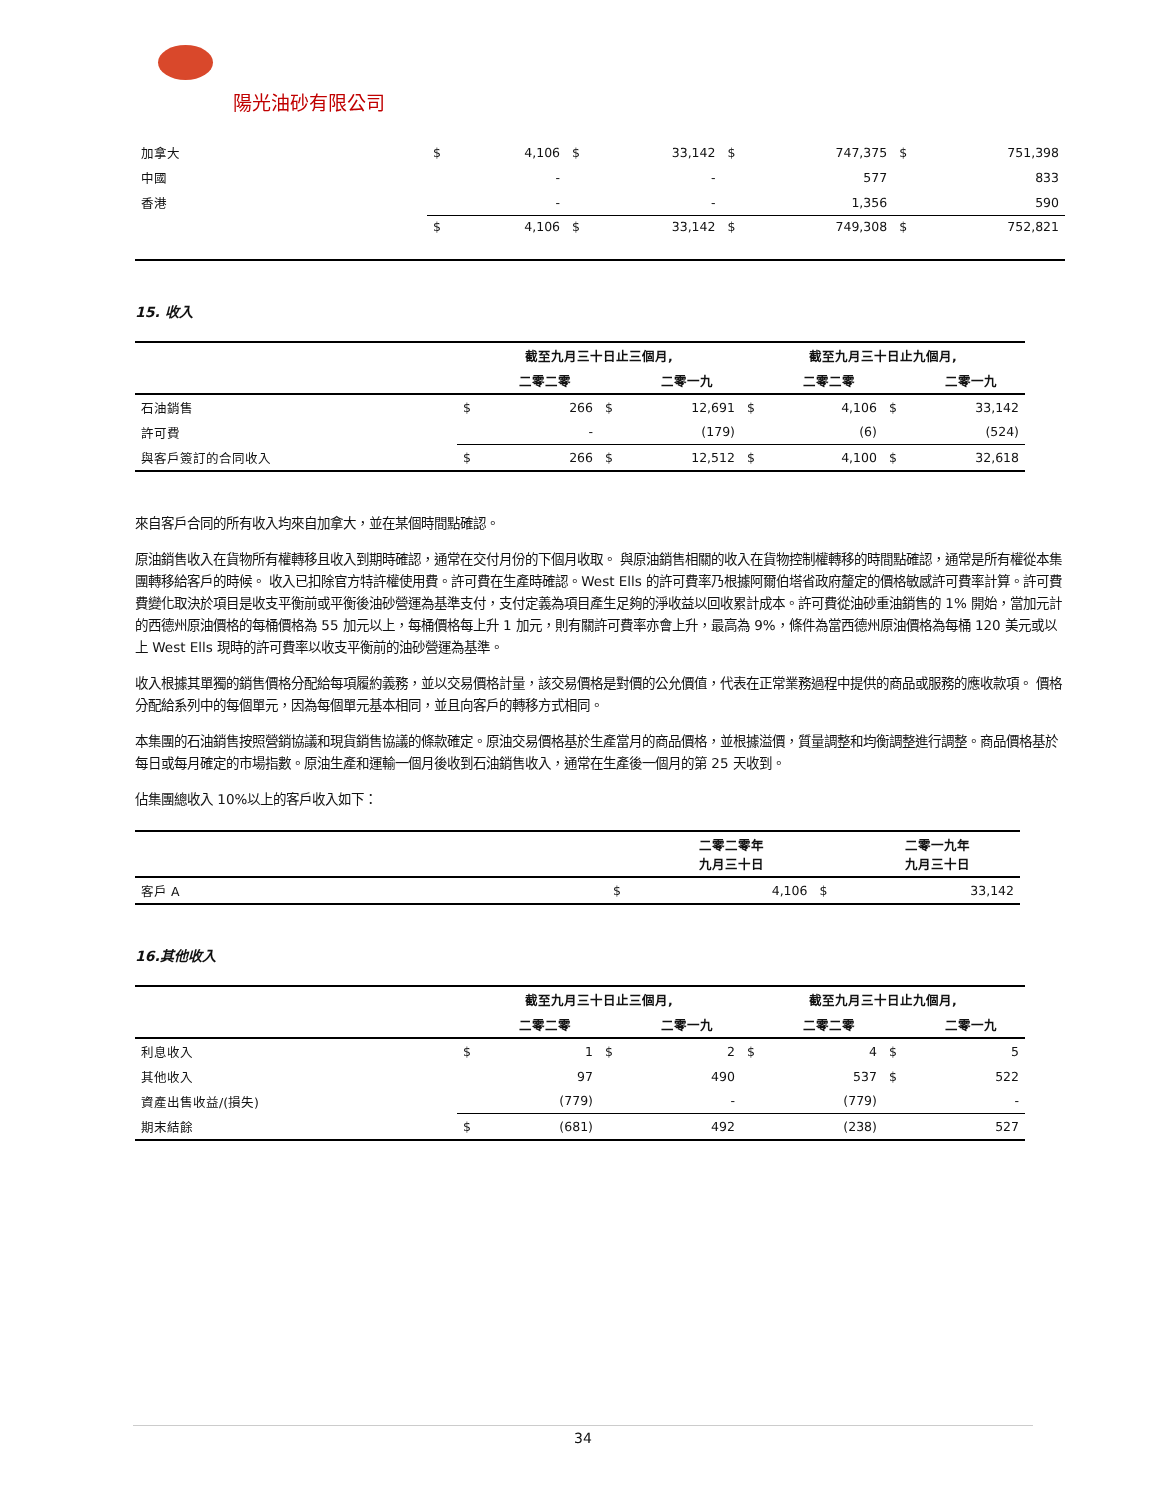陽光油砂有限公司
| 加拿大 | $ | 4,106 | $ | 33,142 | $ | 747,375 | $ | 751,398 |
| 中國 | | - | | - | | 577 | | 833 |
| 香港 | | - | | - | | 1,356 | | 590 |
| | $ | 4,106 | $ | 33,142 | $ | 749,308 | $ | 752,821 |
15. 收入
| | 截至九月三十日止三個月, | | | | 截至九月三十日止九個月, | | | |
| --- | --- | --- | --- | --- | --- | --- | --- | --- |
| | | 二零二零 | | 二零一九 | | 二零二零 | | 二零一九 |
| 石油銷售 | $ | 266 | $ | 12,691 | $ | 4,106 | $ | 33,142 |
| 許可費 | | - | | (179) | | (6) | | (524) |
| 與客戶簽訂的合同收入 | $ | 266 | $ | 12,512 | $ | 4,100 | $ | 32,618 |
來自客戶合同的所有收入均來自加拿大，並在某個時間點確認。
原油銷售收入在貨物所有權轉移且收入到期時確認，通常在交付月份的下個月收取。 與原油銷售相關的收入在貨物控制權轉移的時間點確認，通常是所有權從本集團轉移給客戶的時候。 收入已扣除官方特許權使用費。許可費在生產時確認。West Ells 的許可費率乃根據阿爾伯塔省政府釐定的價格敏感許可費率計算。許可費費變化取決於項目是收支平衡前或平衡後油砂營運為基準支付，支付定義為項目產生足夠的淨收益以回收累計成本。許可費從油砂重油銷售的 1% 開始，當加元計的西德州原油價格的每桶價格為 55 加元以上，每桶價格每上升 1 加元，則有關許可費率亦會上升，最高為 9%，條件為當西德州原油價格為每桶 120 美元或以上 West Ells 現時的許可費率以收支平衡前的油砂營運為基準。
收入根據其單獨的銷售價格分配給每項履約義務，並以交易價格計量，該交易價格是對價的公允價值，代表在正常業務過程中提供的商品或服務的應收款項。 價格分配給系列中的每個單元，因為每個單元基本相同，並且向客戶的轉移方式相同。
本集團的石油銷售按照營銷協議和現貨銷售協議的條款確定。原油交易價格基於生產當月的商品價格，並根據溢價，質量調整和均衡調整進行調整。商品價格基於每日或每月確定的市場指數。原油生產和運輸一個月後收到石油銷售收入，通常在生產後一個月的第 25 天收到。
佔集團總收入 10%以上的客戶收入如下：
| | | 二零二零年 九月三十日 | | 二零一九年 九月三十日 |
| --- | --- | --- | --- | --- |
| 客戶 A | $ | 4,106 | $ | 33,142 |
16.其他收入
| | 截至九月三十日止三個月, | | | | 截至九月三十日止九個月, | | | |
| --- | --- | --- | --- | --- | --- | --- | --- | --- |
| | | 二零二零 | | 二零一九 | | 二零二零 | | 二零一九 |
| 利息收入 | $ | 1 | $ | 2 | $ | 4 | $ | 5 |
| 其他收入 | | 97 | | 490 | | 537 | $ | 522 |
| 資產出售收益/(損失) | | (779) | | - | | (779) | | - |
| 期末結餘 | $ | (681) | | 492 | | (238) | | 527 |
34